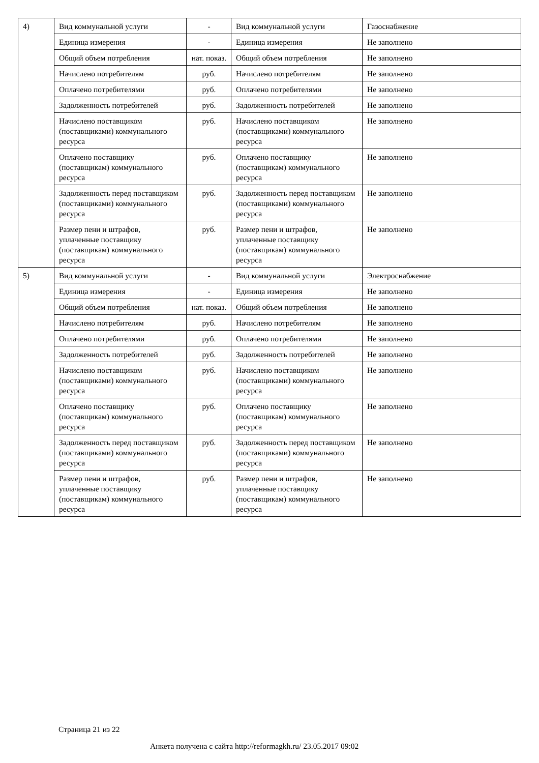| 4) | Вид коммунальной услуги | - | Вид коммунальной услуги | Газоснабжение |
| | Единица измерения | - | Единица измерения | Не заполнено |
| | Общий объем потребления | нат. показ. | Общий объем потребления | Не заполнено |
| | Начислено потребителям | руб. | Начислено потребителям | Не заполнено |
| | Оплачено потребителями | руб. | Оплачено потребителями | Не заполнено |
| | Задолженность потребителей | руб. | Задолженность потребителей | Не заполнено |
| | Начислено поставщиком (поставщиками) коммунального ресурса | руб. | Начислено поставщиком (поставщиками) коммунального ресурса | Не заполнено |
| | Оплачено поставщику (поставщикам) коммунального ресурса | руб. | Оплачено поставщику (поставщикам) коммунального ресурса | Не заполнено |
| | Задолженность перед поставщиком (поставщиками) коммунального ресурса | руб. | Задолженность перед поставщиком (поставщиками) коммунального ресурса | Не заполнено |
| | Размер пени и штрафов, уплаченные поставщику (поставщикам) коммунального ресурса | руб. | Размер пени и штрафов, уплаченные поставщику (поставщикам) коммунального ресурса | Не заполнено |
| 5) | Вид коммунальной услуги | - | Вид коммунальной услуги | Электроснабжение |
| | Единица измерения | - | Единица измерения | Не заполнено |
| | Общий объем потребления | нат. показ. | Общий объем потребления | Не заполнено |
| | Начислено потребителям | руб. | Начислено потребителям | Не заполнено |
| | Оплачено потребителями | руб. | Оплачено потребителями | Не заполнено |
| | Задолженность потребителей | руб. | Задолженность потребителей | Не заполнено |
| | Начислено поставщиком (поставщиками) коммунального ресурса | руб. | Начислено поставщиком (поставщиками) коммунального ресурса | Не заполнено |
| | Оплачено поставщику (поставщикам) коммунального ресурса | руб. | Оплачено поставщику (поставщикам) коммунального ресурса | Не заполнено |
| | Задолженность перед поставщиком (поставщиками) коммунального ресурса | руб. | Задолженность перед поставщиком (поставщиками) коммунального ресурса | Не заполнено |
| | Размер пени и штрафов, уплаченные поставщику (поставщикам) коммунального ресурса | руб. | Размер пени и штрафов, уплаченные поставщику (поставщикам) коммунального ресурса | Не заполнено |
Страница 21 из 22
Анкета получена с сайта http://reformagkh.ru/ 23.05.2017 09:02